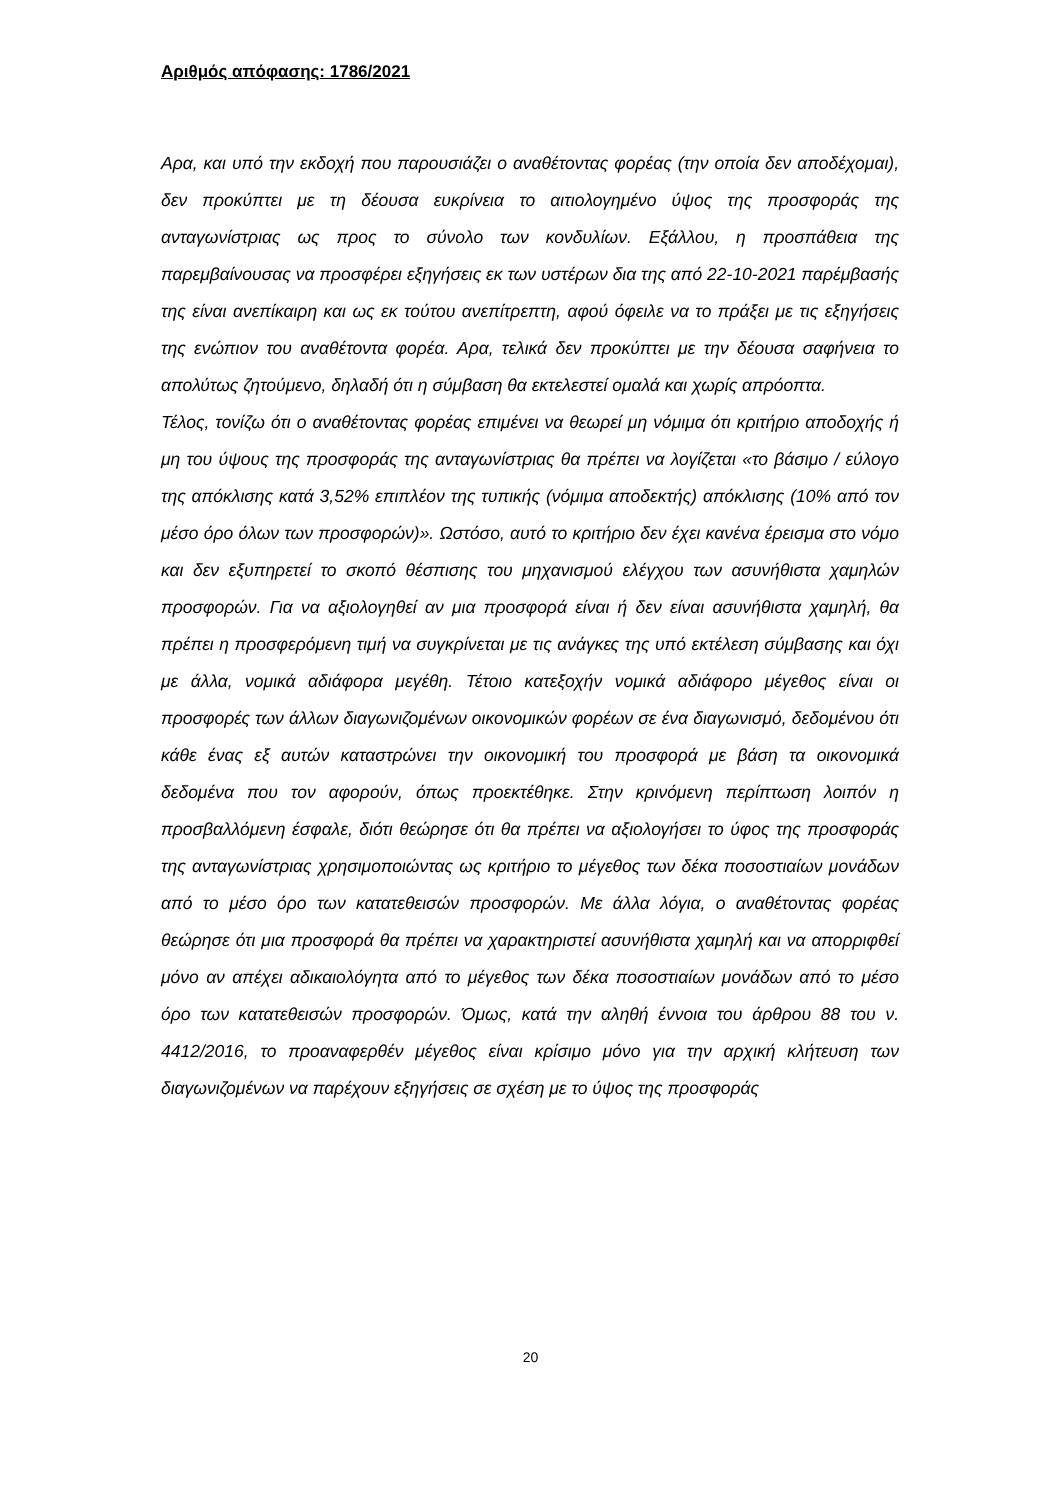Αριθμός απόφασης: 1786/2021
Αρα, και υπό την εκδοχή που παρουσιάζει ο αναθέτοντας φορέας (την οποία δεν αποδέχομαι), δεν προκύπτει με τη δέουσα ευκρίνεια το αιτιολογημένο ύψος της προσφοράς της ανταγωνίστριας ως προς το σύνολο των κονδυλίων. Εξάλλου, η προσπάθεια της παρεμβαίνουσας να προσφέρει εξηγήσεις εκ των υστέρων δια της από 22-10-2021 παρέμβασής της είναι ανεπίκαιρη και ως εκ τούτου ανεπίτρεπτη, αφού όφειλε να το πράξει με τις εξηγήσεις της ενώπιον του αναθέτοντα φορέα. Αρα, τελικά δεν προκύπτει με την δέουσα σαφήνεια το απολύτως ζητούμενο, δηλαδή ότι η σύμβαση θα εκτελεστεί ομαλά και χωρίς απρόοπτα.
Τέλος, τονίζω ότι ο αναθέτοντας φορέας επιμένει να θεωρεί μη νόμιμα ότι κριτήριο αποδοχής ή μη του ύψους της προσφοράς της ανταγωνίστριας θα πρέπει να λογίζεται «το βάσιμο / εύλογο της απόκλισης κατά 3,52% επιπλέον της τυπικής (νόμιμα αποδεκτής) απόκλισης (10% από τον μέσο όρο όλων των προσφορών)». Ωστόσο, αυτό το κριτήριο δεν έχει κανένα έρεισμα στο νόμο και δεν εξυπηρετεί το σκοπό θέσπισης του μηχανισμού ελέγχου των ασυνήθιστα χαμηλών προσφορών. Για να αξιολογηθεί αν μια προσφορά είναι ή δεν είναι ασυνήθιστα χαμηλή, θα πρέπει η προσφερόμενη τιμή να συγκρίνεται με τις ανάγκες της υπό εκτέλεση σύμβασης και όχι με άλλα, νομικά αδιάφορα μεγέθη. Τέτοιο κατεξοχήν νομικά αδιάφορο μέγεθος είναι οι προσφορές των άλλων διαγωνιζομένων οικονομικών φορέων σε ένα διαγωνισμό, δεδομένου ότι κάθε ένας εξ αυτών καταστρώνει την οικονομική του προσφορά με βάση τα οικονομικά δεδομένα που τον αφορούν, όπως προεκτέθηκε. Στην κρινόμενη περίπτωση λοιπόν η προσβαλλόμενη έσφαλε, διότι θεώρησε ότι θα πρέπει να αξιολογήσει το ύφος της προσφοράς της ανταγωνίστριας χρησιμοποιώντας ως κριτήριο το μέγεθος των δέκα ποσοστιαίων μονάδων από το μέσο όρο των κατατεθεισών προσφορών. Με άλλα λόγια, ο αναθέτοντας φορέας θεώρησε ότι μια προσφορά θα πρέπει να χαρακτηριστεί ασυνήθιστα χαμηλή και να απορριφθεί μόνο αν απέχει αδικαιολόγητα από το μέγεθος των δέκα ποσοστιαίων μονάδων από το μέσο όρο των κατατεθεισών προσφορών. Όμως, κατά την αληθή έννοια του άρθρου 88 του ν. 4412/2016, το προαναφερθέν μέγεθος είναι κρίσιμο μόνο για την αρχική κλήτευση των διαγωνιζομένων να παρέχουν εξηγήσεις σε σχέση με το ύψος της προσφοράς
20